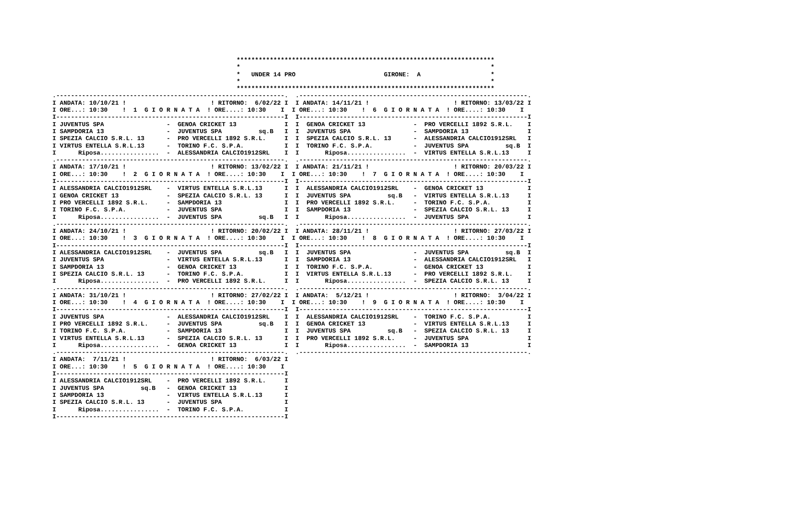**********************************************************************
                                                  *                                                                    *
                                                  *   UNDER 14 PRO                        GIRONE:  A                   *
                                                  *                                                                    *
                                                  **********************************************************************
.--------------------------------------------------------------.  .--------------------------------------------------------------.
I ANDATA: 10/10/21 !                       ! RITORNO:  6/02/22 I  I ANDATA: 14/11/21 !                       ! RITORNO: 13/03/22 I
I ORE...: 10:30    !  1  G I O R N A T A  ! ORE....: 10:30    I  I ORE...: 10:30    !  6  G I O R N A T A  ! ORE....: 10:30    I
I--------------------------------------------------------------I  I--------------------------------------------------------------I
I JUVENTUS SPA                 -  GENOA CRICKET 13             I  I  GENOA CRICKET 13             -  PRO VERCELLI 1892 S.R.L.    I
I SAMPDORIA 13                 -  JUVENTUS SPA          sq.B   I  I  JUVENTUS SPA                 -  SAMPDORIA 13                I
I SPEZIA CALCIO S.R.L. 13      -  PRO VERCELLI 1892 S.R.L.     I  I  SPEZIA CALCIO S.R.L. 13      -  ALESSANDRIA CALCIO1912SRL   I
I VIRTUS ENTELLA S.R.L.13      -  TORINO F.C. S.P.A.           I  I  TORINO F.C. S.P.A.           -  JUVENTUS SPA          sq.B  I
I      Riposa................  -  ALESSANDRIA CALCIO1912SRL    I  I       Riposa................  -  VIRTUS ENTELLA S.R.L.13     I
.--------------------------------------------------------------.  .--------------------------------------------------------------.
I ANDATA: 17/10/21 !                       ! RITORNO: 13/02/22 I  I ANDATA: 21/11/21 !                       ! RITORNO: 20/03/22 I
I ORE...: 10:30    !  2  G I O R N A T A  ! ORE....: 10:30    I  I ORE...: 10:30    !  7  G I O R N A T A  ! ORE....: 10:30    I
I--------------------------------------------------------------I  I--------------------------------------------------------------I
I ALESSANDRIA CALCIO1912SRL    -  VIRTUS ENTELLA S.R.L.13      I  I  ALESSANDRIA CALCIO1912SRL    -  GENOA CRICKET 13            I
I GENOA CRICKET 13             -  SPEZIA CALCIO S.R.L. 13      I  I  JUVENTUS SPA          sq.B   -  VIRTUS ENTELLA S.R.L.13     I
I PRO VERCELLI 1892 S.R.L.     -  SAMPDORIA 13                 I  I  PRO VERCELLI 1892 S.R.L.     -  TORINO F.C. S.P.A.          I
I TORINO F.C. S.P.A.           -  JUVENTUS SPA                 I  I  SAMPDORIA 13                 -  SPEZIA CALCIO S.R.L. 13     I
I      Riposa................  -  JUVENTUS SPA          sq.B   I  I       Riposa................  -  JUVENTUS SPA                I
.--------------------------------------------------------------.  .--------------------------------------------------------------.
I ANDATA: 24/10/21 !                       ! RITORNO: 20/02/22 I  I ANDATA: 28/11/21 !                       ! RITORNO: 27/03/22 I
I ORE...: 10:30    !  3  G I O R N A T A  ! ORE....: 10:30    I  I ORE...: 10:30    !  8  G I O R N A T A  ! ORE....: 10:30    I
I--------------------------------------------------------------I  I--------------------------------------------------------------I
I ALESSANDRIA CALCIO1912SRL    -  JUVENTUS SPA          sq.B   I  I  JUVENTUS SPA                 -  JUVENTUS SPA          sq.B  I
I JUVENTUS SPA                 -  VIRTUS ENTELLA S.R.L.13      I  I  SAMPDORIA 13                 -  ALESSANDRIA CALCIO1912SRL   I
I SAMPDORIA 13                 -  GENOA CRICKET 13             I  I  TORINO F.C. S.P.A.           -  GENOA CRICKET 13            I
I SPEZIA CALCIO S.R.L. 13      -  TORINO F.C. S.P.A.           I  I  VIRTUS ENTELLA S.R.L.13      -  PRO VERCELLI 1892 S.R.L.    I
I      Riposa................  -  PRO VERCELLI 1892 S.R.L.     I  I       Riposa................  -  SPEZIA CALCIO S.R.L. 13     I
.--------------------------------------------------------------.  .--------------------------------------------------------------.
I ANDATA: 31/10/21 !                       ! RITORNO: 27/02/22 I  I ANDATA:  5/12/21 !                       ! RITORNO:  3/04/22 I
I ORE...: 10:30    !  4  G I O R N A T A  ! ORE....: 10:30    I  I ORE...: 10:30    !  9  G I O R N A T A  ! ORE....: 10:30    I
I--------------------------------------------------------------I  I--------------------------------------------------------------I
I JUVENTUS SPA                 -  ALESSANDRIA CALCIO1912SRL    I  I  ALESSANDRIA CALCIO1912SRL    -  TORINO F.C. S.P.A.          I
I PRO VERCELLI 1892 S.R.L.     -  JUVENTUS SPA          sq.B   I  I  GENOA CRICKET 13             -  VIRTUS ENTELLA S.R.L.13     I
I TORINO F.C. S.P.A.           -  SAMPDORIA 13                 I  I  JUVENTUS SPA          sq.B   -  SPEZIA CALCIO S.R.L. 13     I
I VIRTUS ENTELLA S.R.L.13      -  SPEZIA CALCIO S.R.L. 13      I  I  PRO VERCELLI 1892 S.R.L.     -  JUVENTUS SPA                I
I      Riposa................  -  GENOA CRICKET 13             I  I       Riposa................  -  SAMPDORIA 13                I
.--------------------------------------------------------------.  .--------------------------------------------------------------.
I ANDATA:  7/11/21 !                       ! RITORNO:  6/03/22 I
I ORE...: 10:30    !  5  G I O R N A T A  ! ORE....: 10:30    I
I--------------------------------------------------------------I
I ALESSANDRIA CALCIO1912SRL    -  PRO VERCELLI 1892 S.R.L.     I
I JUVENTUS SPA          sq.B   -  GENOA CRICKET 13             I
I SAMPDORIA 13                 -  VIRTUS ENTELLA S.R.L.13      I
I SPEZIA CALCIO S.R.L. 13      -  JUVENTUS SPA                 I
I      Riposa................  -  TORINO F.C. S.P.A.           I
I--------------------------------------------------------------I